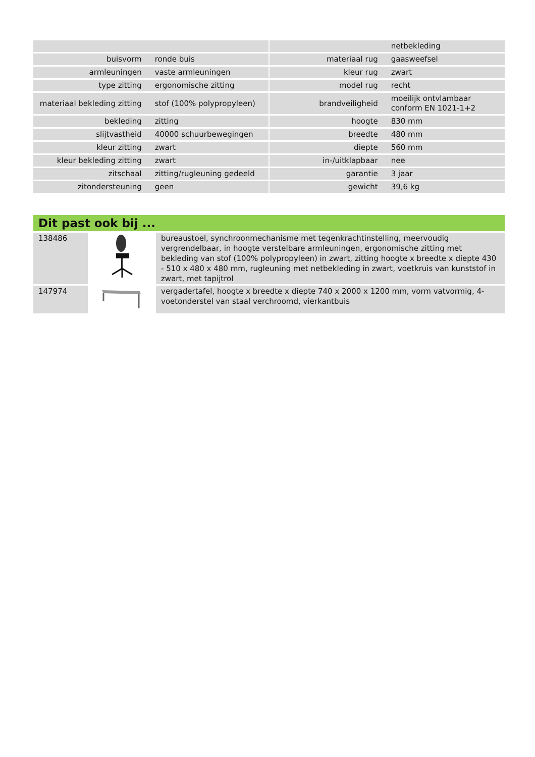| | | | | netbekleding |
| buisvorm | ronde buis | | materiaal rug | gaasweefsel |
| armleuningen | vaste armleuningen | | kleur rug | zwart |
| type zitting | ergonomische zitting | | model rug | recht |
| materiaal bekleding zitting | stof (100% polypropyleen) | | brandveiligheid | moeilijk ontvlambaar conform EN 1021-1+2 |
| bekleding | zitting | | hoogte | 830 mm |
| slijtvastheid | 40000 schuurbewegingen | | breedte | 480 mm |
| kleur zitting | zwart | | diepte | 560 mm |
| kleur bekleding zitting | zwart | | in-/uitklapbaar | nee |
| zitschaal | zitting/rugleuning gedeeld | | garantie | 3 jaar |
| zitondersteuning | geen | | gewicht | 39,6 kg |
Dit past ook bij ...
| 138486 | | bureaustoel, synchroonmechanisme met tegenkrachtinstelling, meervoudig vergrendelbaar, in hoogte verstelbare armleuningen, ergonomische zitting met bekleding van stof (100% polypropyleen) in zwart, zitting hoogte x breedte x diepte 430 - 510 x 480 x 480 mm, rugleuning met netbekleding in zwart, voetkruis van kunststof in zwart, met tapijtrol |
| 147974 | | vergadertafel, hoogte x breedte x diepte 740 x 2000 x 1200 mm, vorm vatvormig, 4-voetonderstel van staal verchroomd, vierkantbuis |